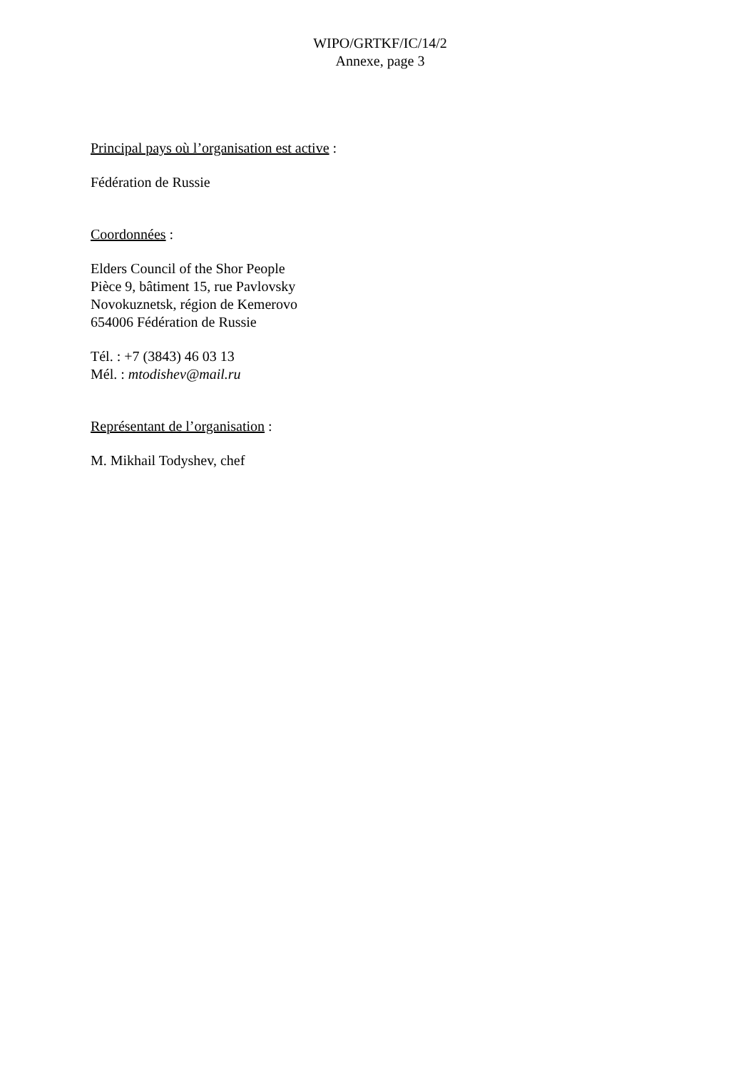WIPO/GRTKF/IC/14/2
Annexe, page 3
Principal pays où l’organisation est active :
Fédération de Russie
Coordonnées :
Elders Council of the Shor People
Pièce 9, bâtiment 15, rue Pavlovsky
Novokuznetsk, région de Kemerovo
654006 Fédération de Russie
Tél. : +7 (3843) 46 03 13
Mél. : mtodishev@mail.ru
Représentant de l’organisation :
M. Mikhail Todyshev, chef